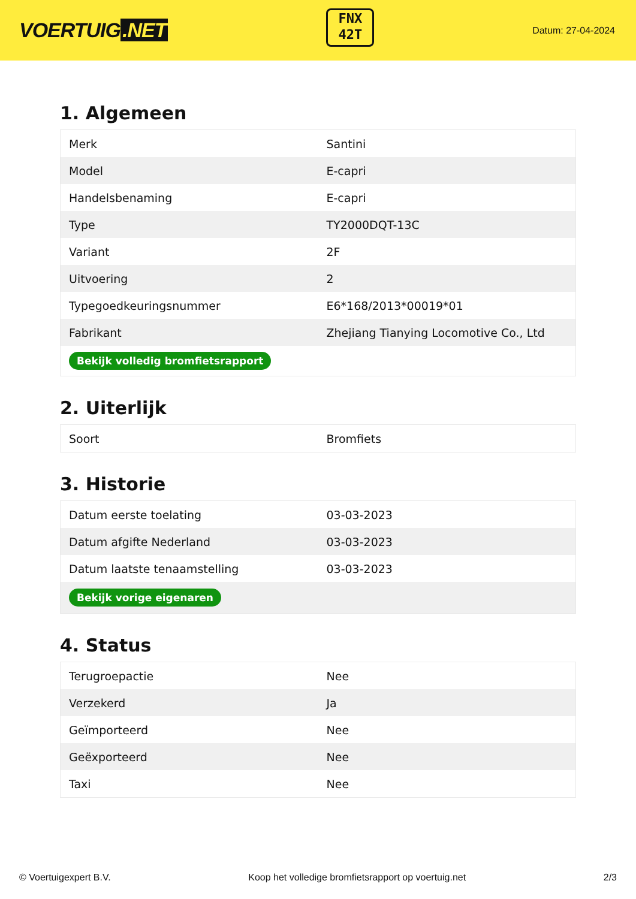VOERTUIG.NET
FNX
42T
Datum: 27-04-2024
1. Algemeen
| Merk | Santini |
| Model | E-capri |
| Handelsbenaming | E-capri |
| Type | TY2000DQT-13C |
| Variant | 2F |
| Uitvoering | 2 |
| Typegoedkeuringsnummer | E6*168/2013*00019*01 |
| Fabrikant | Zhejiang Tianying Locomotive Co., Ltd |
| Bekijk volledig bromfietsrapport | |
2. Uiterlijk
| Soort | Bromfiets |
3. Historie
| Datum eerste toelating | 03-03-2023 |
| Datum afgifte Nederland | 03-03-2023 |
| Datum laatste tenaamstelling | 03-03-2023 |
| Bekijk vorige eigenaren | |
4. Status
| Terugroepactie | Nee |
| Verzekerd | Ja |
| Geïmporteerd | Nee |
| Geëxporteerd | Nee |
| Taxi | Nee |
© Voertuigexpert B.V. Koop het volledige bromfietsrapport op voertuig.net 2/3